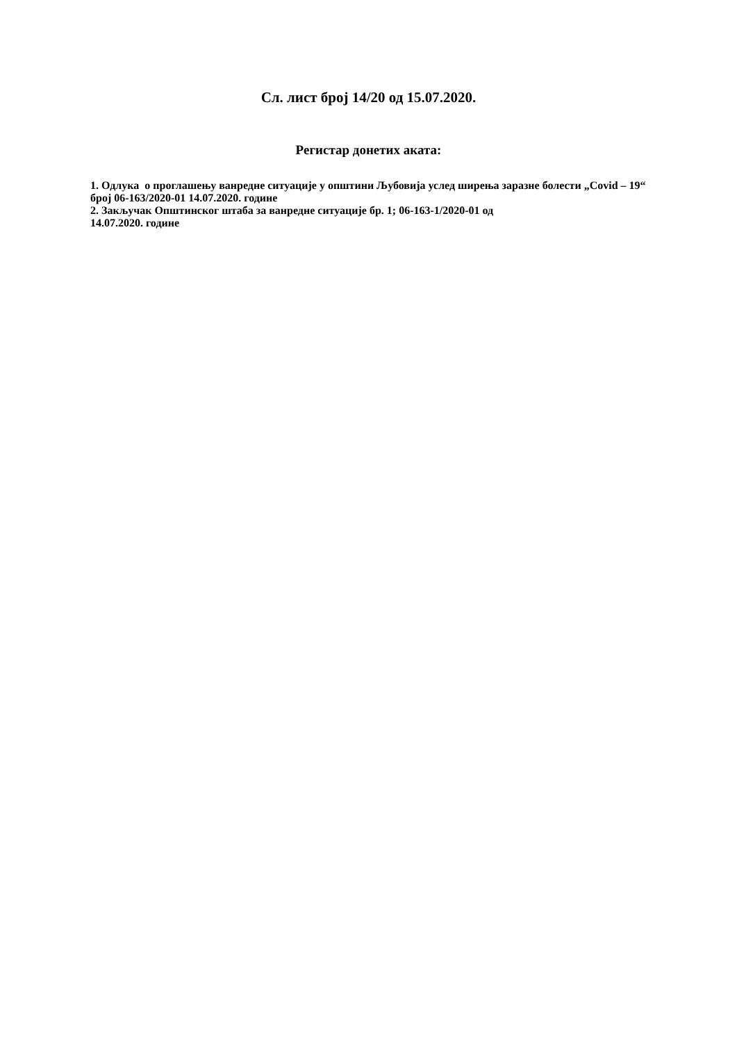Сл. лист број 14/20 од 15.07.2020.
Регистар донетих аката:
1. Одлука о проглашењу ванредне ситуације у општини Љубовија услед ширења заразне болести „Covid – 19“ број 06-163/2020-01 14.07.2020. године
2. Закључак Општинског штаба за ванредне ситуације бр. 1; 06-163-1/2020-01 од
14.07.2020. године